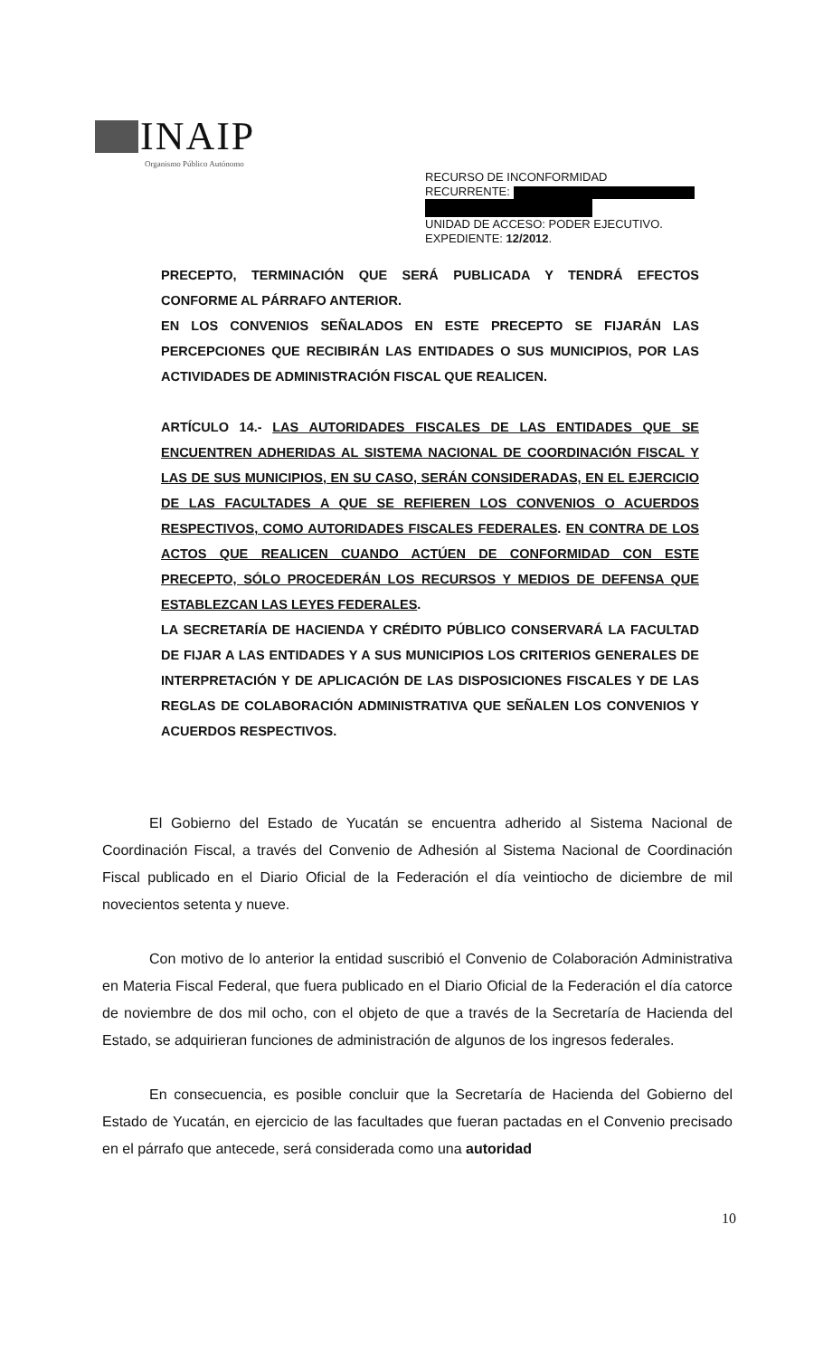INAIP
Organismo Público Autónomo
RECURSO DE INCONFORMIDAD
RECURRENTE:
UNIDAD DE ACCESO: PODER EJECUTIVO.
EXPEDIENTE: 12/2012.
PRECEPTO, TERMINACIÓN QUE SERÁ PUBLICADA Y TENDRÁ EFECTOS CONFORME AL PÁRRAFO ANTERIOR.
EN LOS CONVENIOS SEÑALADOS EN ESTE PRECEPTO SE FIJARÁN LAS PERCEPCIONES QUE RECIBIRÁN LAS ENTIDADES O SUS MUNICIPIOS, POR LAS ACTIVIDADES DE ADMINISTRACIÓN FISCAL QUE REALICEN.
ARTÍCULO 14.- LAS AUTORIDADES FISCALES DE LAS ENTIDADES QUE SE ENCUENTREN ADHERIDAS AL SISTEMA NACIONAL DE COORDINACIÓN FISCAL Y LAS DE SUS MUNICIPIOS, EN SU CASO, SERÁN CONSIDERADAS, EN EL EJERCICIO DE LAS FACULTADES A QUE SE REFIEREN LOS CONVENIOS O ACUERDOS RESPECTIVOS, COMO AUTORIDADES FISCALES FEDERALES. EN CONTRA DE LOS ACTOS QUE REALICEN CUANDO ACTÚEN DE CONFORMIDAD CON ESTE PRECEPTO, SÓLO PROCEDERÁN LOS RECURSOS Y MEDIOS DE DEFENSA QUE ESTABLEZCAN LAS LEYES FEDERALES.
LA SECRETARÍA DE HACIENDA Y CRÉDITO PÚBLICO CONSERVARÁ LA FACULTAD DE FIJAR A LAS ENTIDADES Y A SUS MUNICIPIOS LOS CRITERIOS GENERALES DE INTERPRETACIÓN Y DE APLICACIÓN DE LAS DISPOSICIONES FISCALES Y DE LAS REGLAS DE COLABORACIÓN ADMINISTRATIVA QUE SEÑALEN LOS CONVENIOS Y ACUERDOS RESPECTIVOS.
El Gobierno del Estado de Yucatán se encuentra adherido al Sistema Nacional de Coordinación Fiscal, a través del Convenio de Adhesión al Sistema Nacional de Coordinación Fiscal publicado en el Diario Oficial de la Federación el día veintiocho de diciembre de mil novecientos setenta y nueve.
Con motivo de lo anterior la entidad suscribió el Convenio de Colaboración Administrativa en Materia Fiscal Federal, que fuera publicado en el Diario Oficial de la Federación el día catorce de noviembre de dos mil ocho, con el objeto de que a través de la Secretaría de Hacienda del Estado, se adquirieran funciones de administración de algunos de los ingresos federales.
En consecuencia, es posible concluir que la Secretaría de Hacienda del Gobierno del Estado de Yucatán, en ejercicio de las facultades que fueran pactadas en el Convenio precisado en el párrafo que antecede, será considerada como una autoridad
10